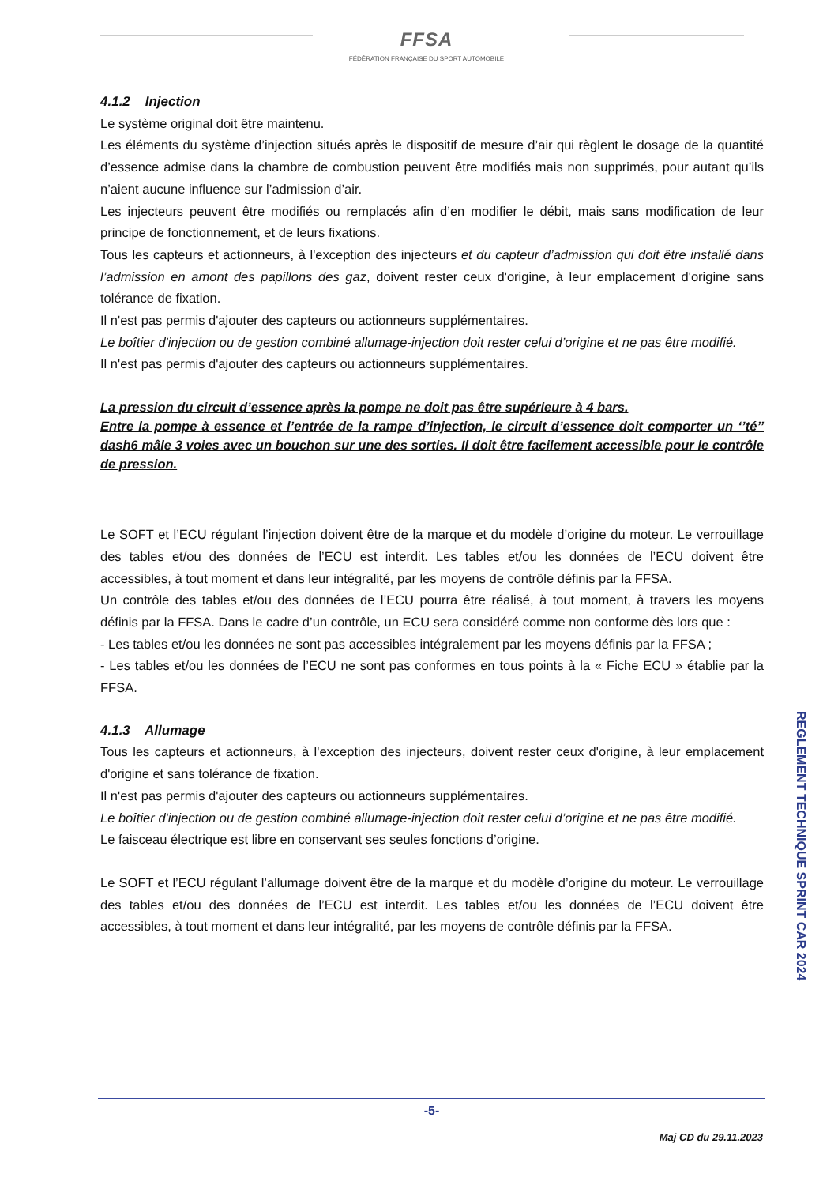FFSA
FÉDÉRATION FRANÇAISE DU SPORT AUTOMOBILE
4.1.2 Injection
Le système original doit être maintenu.
Les éléments du système d’injection situés après le dispositif de mesure d’air qui règlent le dosage de la quantité d’essence admise dans la chambre de combustion peuvent être modifiés mais non supprimés, pour autant qu’ils n’aient aucune influence sur l’admission d’air.
Les injecteurs peuvent être modifiés ou remplacés afin d’en modifier le débit, mais sans modification de leur principe de fonctionnement, et de leurs fixations.
Tous les capteurs et actionneurs, à l'exception des injecteurs et du capteur d’admission qui doit être installé dans l’admission en amont des papillons des gaz, doivent rester ceux d'origine, à leur emplacement d'origine sans tolérance de fixation.
Il n'est pas permis d'ajouter des capteurs ou actionneurs supplémentaires.
Le boîtier d'injection ou de gestion combiné allumage-injection doit rester celui d’origine et ne pas être modifié.
Il n'est pas permis d'ajouter des capteurs ou actionneurs supplémentaires.
La pression du circuit d’essence après la pompe ne doit pas être supérieure à 4 bars.
Entre la pompe à essence et l’entrée de la rampe d’injection, le circuit d’essence doit comporter un ‘’té’’ dash6 mâle 3 voies avec un bouchon sur une des sorties. Il doit être facilement accessible pour le contrôle de pression.
Le SOFT et l’ECU régulant l’injection doivent être de la marque et du modèle d’origine du moteur. Le verrouillage des tables et/ou des données de l’ECU est interdit. Les tables et/ou les données de l’ECU doivent être accessibles, à tout moment et dans leur intégralité, par les moyens de contrôle définis par la FFSA.
Un contrôle des tables et/ou des données de l’ECU pourra être réalisé, à tout moment, à travers les moyens définis par la FFSA. Dans le cadre d’un contrôle, un ECU sera considéré comme non conforme dès lors que :
- Les tables et/ou les données ne sont pas accessibles intégralement par les moyens définis par la FFSA ;
- Les tables et/ou les données de l’ECU ne sont pas conformes en tous points à la « Fiche ECU » établie par la FFSA.
4.1.3 Allumage
Tous les capteurs et actionneurs, à l'exception des injecteurs, doivent rester ceux d'origine, à leur emplacement d'origine et sans tolérance de fixation.
Il n'est pas permis d'ajouter des capteurs ou actionneurs supplémentaires.
Le boîtier d'injection ou de gestion combiné allumage-injection doit rester celui d’origine et ne pas être modifié.
Le faisceau électrique est libre en conservant ses seules fonctions d’origine.
Le SOFT et l’ECU régulant l’allumage doivent être de la marque et du modèle d’origine du moteur. Le verrouillage des tables et/ou des données de l’ECU est interdit. Les tables et/ou les données de l’ECU doivent être accessibles, à tout moment et dans leur intégralité, par les moyens de contrôle définis par la FFSA.
REGLEMENT TECHNIQUE SPRINT CAR 2024
-5-
Maj CD du 29.11.2023